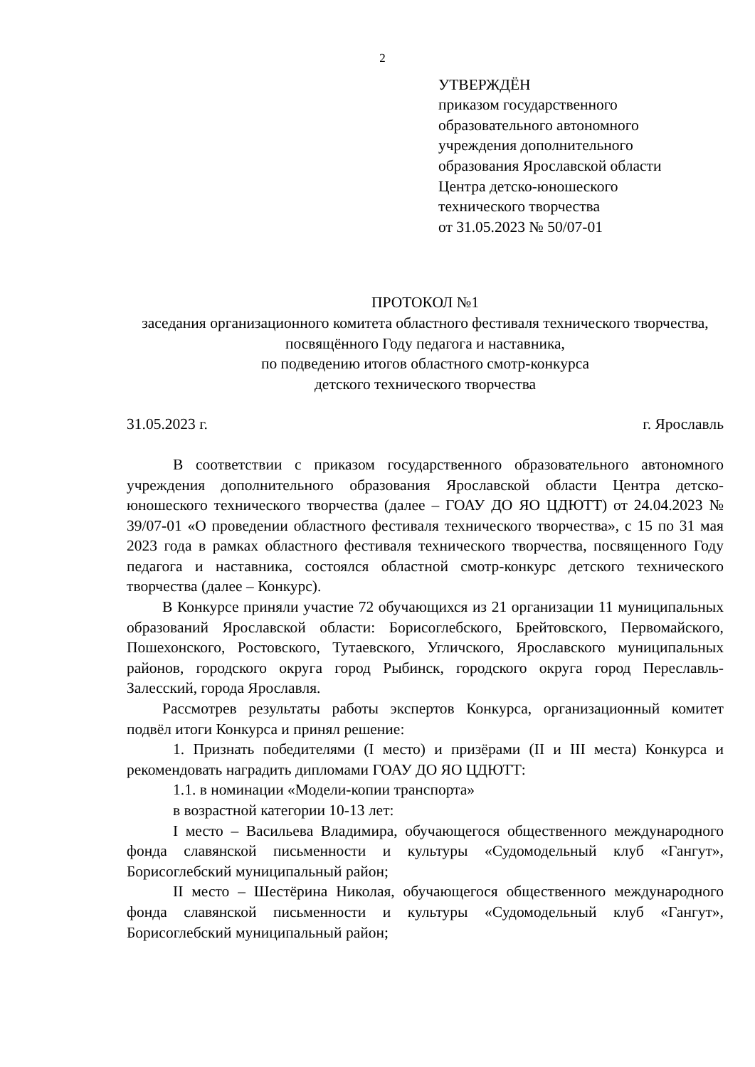2
УТВЕРЖДЁН
приказом государственного
образовательного автономного
учреждения дополнительного
образования Ярославской области
Центра детско-юношеского
технического творчества
от 31.05.2023 № 50/07-01
ПРОТОКОЛ №1
заседания организационного комитета областного фестиваля технического творчества, посвящённого Году педагога и наставника,
по подведению итогов областного смотр-конкурса
детского технического творчества
31.05.2023 г. г. Ярославль
В соответствии с приказом государственного образовательного автономного учреждения дополнительного образования Ярославской области Центра детско-юношеского технического творчества (далее – ГОАУ ДО ЯО ЦДЮТТ) от 24.04.2023 № 39/07-01 «О проведении областного фестиваля технического творчества», с 15 по 31 мая 2023 года в рамках областного фестиваля технического творчества, посвященного Году педагога и наставника, состоялся областной смотр-конкурс детского технического творчества (далее – Конкурс).
В Конкурсе приняли участие 72 обучающихся из 21 организации 11 муниципальных образований Ярославской области: Борисоглебского, Брейтовского, Первомайского, Пошехонского, Ростовского, Тутаевского, Угличского, Ярославского муниципальных районов, городского округа город Рыбинск, городского округа город Переславль-Залесский, города Ярославля.
Рассмотрев результаты работы экспертов Конкурса, организационный комитет подвёл итоги Конкурса и принял решение:
1. Признать победителями (I место) и призёрами (II и III места) Конкурса и рекомендовать наградить дипломами ГОАУ ДО ЯО ЦДЮТТ:
1.1. в номинации «Модели-копии транспорта»
в возрастной категории 10-13 лет:
I место – Васильева Владимира, обучающегося общественного международного фонда славянской письменности и культуры «Судомодельный клуб «Гангут», Борисоглебский муниципальный район;
II место – Шестёрина Николая, обучающегося общественного международного фонда славянской письменности и культуры «Судомодельный клуб «Гангут», Борисоглебский муниципальный район;